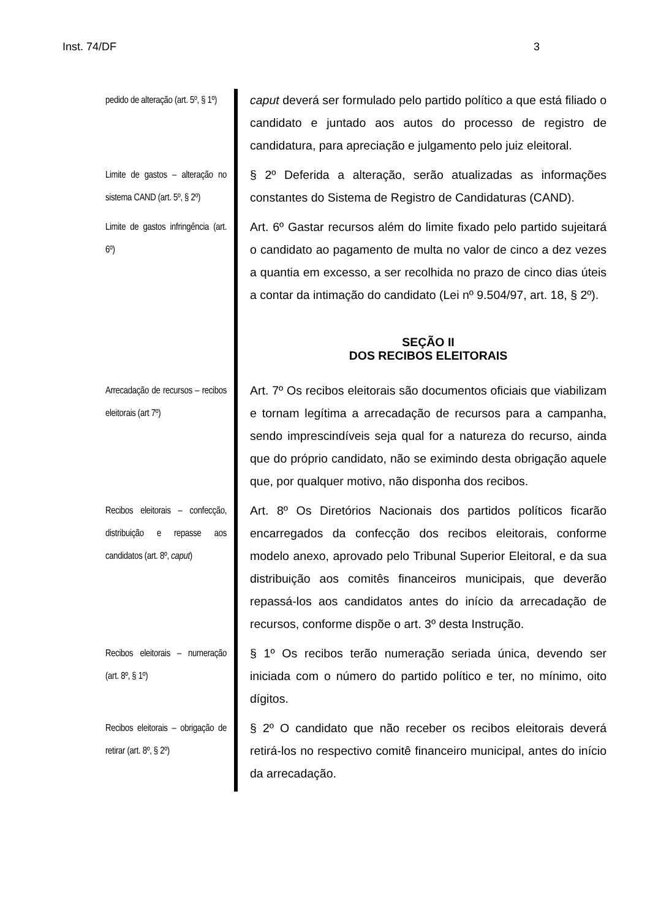Inst. 74/DF 3
| pedido de alteração (art. 5º, § 1º) | | caput deverá ser formulado pelo partido político a que está filiado o candidato e juntado aos autos do processo de registro de candidatura, para apreciação e julgamento pelo juiz eleitoral. |
| Limite de gastos – alteração no sistema CAND (art. 5º, § 2º) | | § 2º Deferida a alteração, serão atualizadas as informações constantes do Sistema de Registro de Candidaturas (CAND). |
| Limite de gastos infringência (art. 6º) | | Art. 6º Gastar recursos além do limite fixado pelo partido sujeitará o candidato ao pagamento de multa no valor de cinco a dez vezes a quantia em excesso, a ser recolhida no prazo de cinco dias úteis a contar da intimação do candidato (Lei nº 9.504/97, art. 18, § 2º). |
| | | SEÇÃO II DOS RECIBOS ELEITORAIS |
| Arrecadação de recursos – recibos eleitorais (art 7º) | | Art. 7º Os recibos eleitorais são documentos oficiais que viabilizam e tornam legítima a arrecadação de recursos para a campanha, sendo imprescindíveis seja qual for a natureza do recurso, ainda que do próprio candidato, não se eximindo desta obrigação aquele que, por qualquer motivo, não disponha dos recibos. |
| Recibos eleitorais – confecção, distribuição e repasse aos candidatos (art. 8º, caput ) | | Art. 8º Os Diretórios Nacionais dos partidos políticos ficarão encarregados da confecção dos recibos eleitorais, conforme modelo anexo, aprovado pelo Tribunal Superior Eleitoral, e da sua distribuição aos comitês financeiros municipais, que deverão repassá-los aos candidatos antes do início da arrecadação de recursos, conforme dispõe o art. 3º desta Instrução. |
| Recibos eleitorais – numeração (art. 8º, § 1º) | | § 1º Os recibos terão numeração seriada única, devendo ser iniciada com o número do partido político e ter, no mínimo, oito dígitos. |
| Recibos eleitorais – obrigação de retirar (art. 8º, § 2º) | | § 2º O candidato que não receber os recibos eleitorais deverá retirá-los no respectivo comitê financeiro municipal, antes do início da arrecadação. |